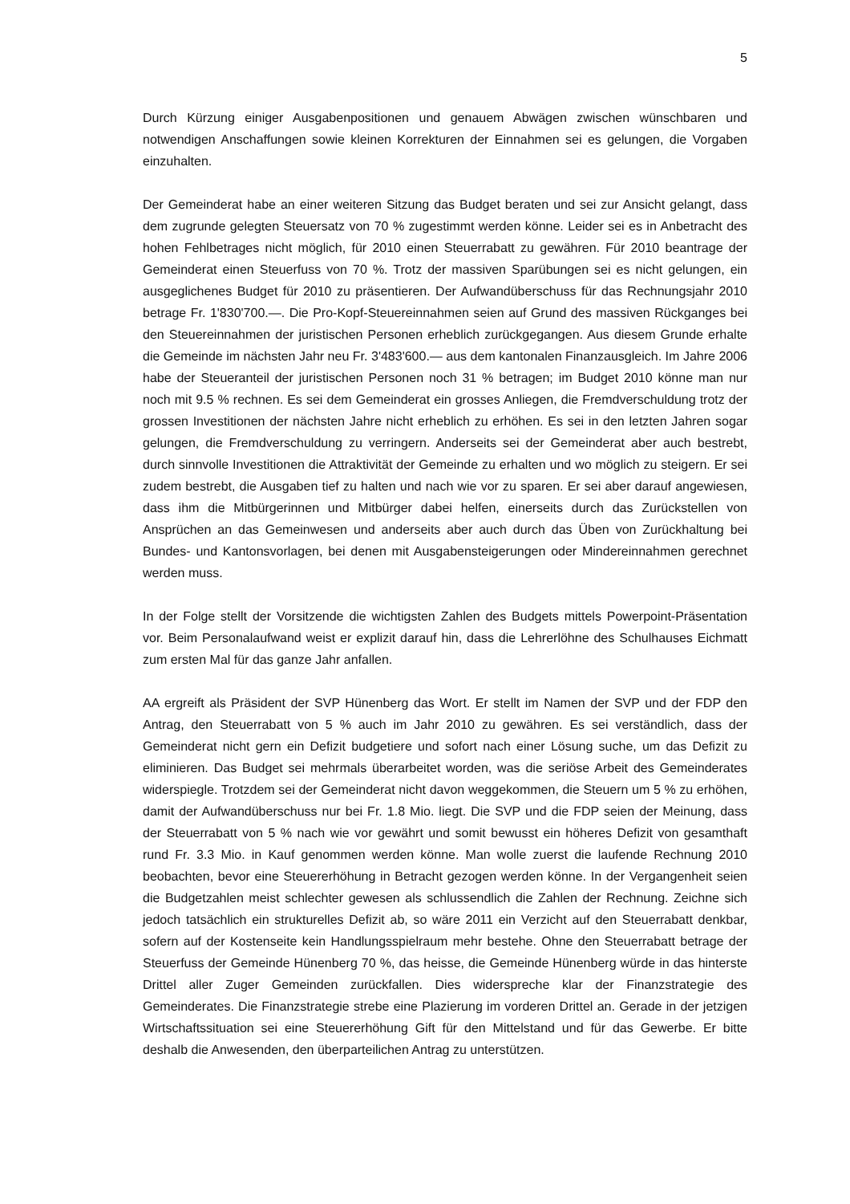5
Durch Kürzung einiger Ausgabenpositionen und genauem Abwägen zwischen wünschbaren und notwendigen Anschaffungen sowie kleinen Korrekturen der Einnahmen sei es gelungen, die Vorgaben einzuhalten.
Der Gemeinderat habe an einer weiteren Sitzung das Budget beraten und sei zur Ansicht gelangt, dass dem zugrunde gelegten Steuersatz von 70 % zugestimmt werden könne. Leider sei es in Anbetracht des hohen Fehlbetrages nicht möglich, für 2010 einen Steuerrabatt zu gewähren. Für 2010 beantrage der Gemeinderat einen Steuerfuss von 70 %. Trotz der massiven Sparübungen sei es nicht gelungen, ein ausgeglichenes Budget für 2010 zu präsentieren. Der Aufwandüberschuss für das Rechnungsjahr 2010 betrage Fr. 1'830'700.—. Die Pro-Kopf-Steuereinnahmen seien auf Grund des massiven Rückganges bei den Steuereinnahmen der juristischen Personen erheblich zurückgegangen. Aus diesem Grunde erhalte die Gemeinde im nächsten Jahr neu Fr. 3'483'600.— aus dem kantonalen Finanzausgleich. Im Jahre 2006 habe der Steueranteil der juristischen Personen noch 31 % betragen; im Budget 2010 könne man nur noch mit 9.5 % rechnen. Es sei dem Gemeinderat ein grosses Anliegen, die Fremdverschuldung trotz der grossen Investitionen der nächsten Jahre nicht erheblich zu erhöhen. Es sei in den letzten Jahren sogar gelungen, die Fremdverschuldung zu verringern. Anderseits sei der Gemeinderat aber auch bestrebt, durch sinnvolle Investitionen die Attraktivität der Gemeinde zu erhalten und wo möglich zu steigern. Er sei zudem bestrebt, die Ausgaben tief zu halten und nach wie vor zu sparen. Er sei aber darauf angewiesen, dass ihm die Mitbürgerinnen und Mitbürger dabei helfen, einerseits durch das Zurückstellen von Ansprüchen an das Gemeinwesen und anderseits aber auch durch das Üben von Zurückhaltung bei Bundes- und Kantonsvorlagen, bei denen mit Ausgabensteigerungen oder Mindereinnahmen gerechnet werden muss.
In der Folge stellt der Vorsitzende die wichtigsten Zahlen des Budgets mittels Powerpoint-Präsentation vor. Beim Personalaufwand weist er explizit darauf hin, dass die Lehrerlöhne des Schulhauses Eichmatt zum ersten Mal für das ganze Jahr anfallen.
AA ergreift als Präsident der SVP Hünenberg das Wort. Er stellt im Namen der SVP und der FDP den Antrag, den Steuerrabatt von 5 % auch im Jahr 2010 zu gewähren. Es sei verständlich, dass der Gemeinderat nicht gern ein Defizit budgetiere und sofort nach einer Lösung suche, um das Defizit zu eliminieren. Das Budget sei mehrmals überarbeitet worden, was die seriöse Arbeit des Gemeinderates widerspiegle. Trotzdem sei der Gemeinderat nicht davon weggekommen, die Steuern um 5 % zu erhöhen, damit der Aufwandüberschuss nur bei Fr. 1.8 Mio. liegt. Die SVP und die FDP seien der Meinung, dass der Steuerrabatt von 5 % nach wie vor gewährt und somit bewusst ein höheres Defizit von gesamthaft rund Fr. 3.3 Mio. in Kauf genommen werden könne. Man wolle zuerst die laufende Rechnung 2010 beobachten, bevor eine Steuererhöhung in Betracht gezogen werden könne. In der Vergangenheit seien die Budgetzahlen meist schlechter gewesen als schlussendlich die Zahlen der Rechnung. Zeichne sich jedoch tatsächlich ein strukturelles Defizit ab, so wäre 2011 ein Verzicht auf den Steuerrabatt denkbar, sofern auf der Kostenseite kein Handlungsspielraum mehr bestehe. Ohne den Steuerrabatt betrage der Steuerfuss der Gemeinde Hünenberg 70 %, das heisse, die Gemeinde Hünenberg würde in das hinterste Drittel aller Zuger Gemeinden zurückfallen. Dies widerspreche klar der Finanzstrategie des Gemeinderates. Die Finanzstrategie strebe eine Plazierung im vorderen Drittel an. Gerade in der jetzigen Wirtschaftssituation sei eine Steuererhöhung Gift für den Mittelstand und für das Gewerbe. Er bitte deshalb die Anwesenden, den überparteilichen Antrag zu unterstützen.